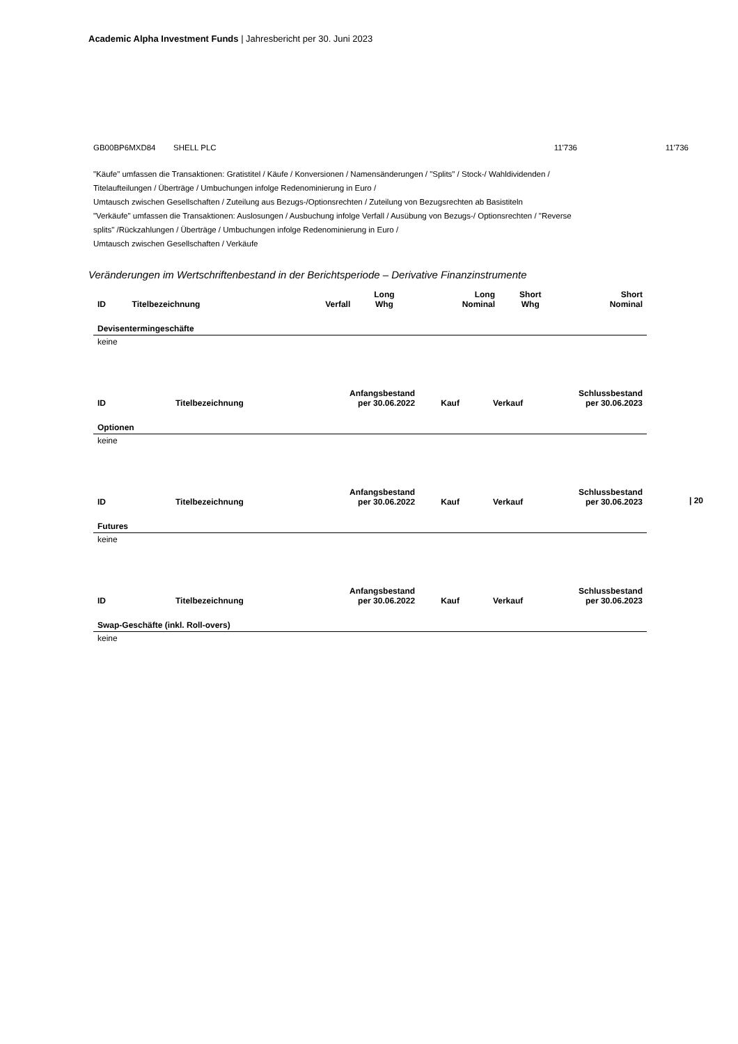Academic Alpha Investment Funds | Jahresbericht per 30. Juni 2023
GB00BP6MXD84 SHELL PLC 11'736 11'736
"Käufe" umfassen die Transaktionen: Gratistitel / Käufe / Konversionen / Namensänderungen / "Splits" / Stock-/ Wahldividenden / Titelaufteilungen / Überträge / Umbuchungen infolge Redenominierung in Euro /
Umtausch zwischen Gesellschaften / Zuteilung aus Bezugs-/Optionsrechten / Zuteilung von Bezugsrechten ab Basistiteln
"Verkäufe" umfassen die Transaktionen: Auslosungen / Ausbuchung infolge Verfall / Ausübung von Bezugs-/ Optionsrechten / "Reverse splits" /Rückzahlungen / Überträge / Umbuchungen infolge Redenominierung in Euro /
Umtausch zwischen Gesellschaften / Verkäufe
Veränderungen im Wertschriftenbestand in der Berichtsperiode – Derivative Finanzinstrumente
| ID | Titelbezeichnung | Verfall | Long Whg | Long Nominal | Short Whg | Short Nominal |
| --- | --- | --- | --- | --- | --- | --- |
| Devisentermingeschäfte | | | | | | |
| keine | | | | | | |
| ID | Titelbezeichnung | Anfangsbestand per 30.06.2022 | Kauf | Verkauf | Schlussbestand per 30.06.2023 |
| --- | --- | --- | --- | --- | --- |
| Optionen | | | | | |
| keine | | | | | |
| ID | Titelbezeichnung | Anfangsbestand per 30.06.2022 | Kauf | Verkauf | Schlussbestand per 30.06.2023 |
| --- | --- | --- | --- | --- | --- |
| Futures | | | | | |
| keine | | | | | |
| ID | Titelbezeichnung | Anfangsbestand per 30.06.2022 | Kauf | Verkauf | Schlussbestand per 30.06.2023 |
| --- | --- | --- | --- | --- | --- |
| Swap-Geschäfte (inkl. Roll-overs) | | | | | |
| keine | | | | | |
| 20